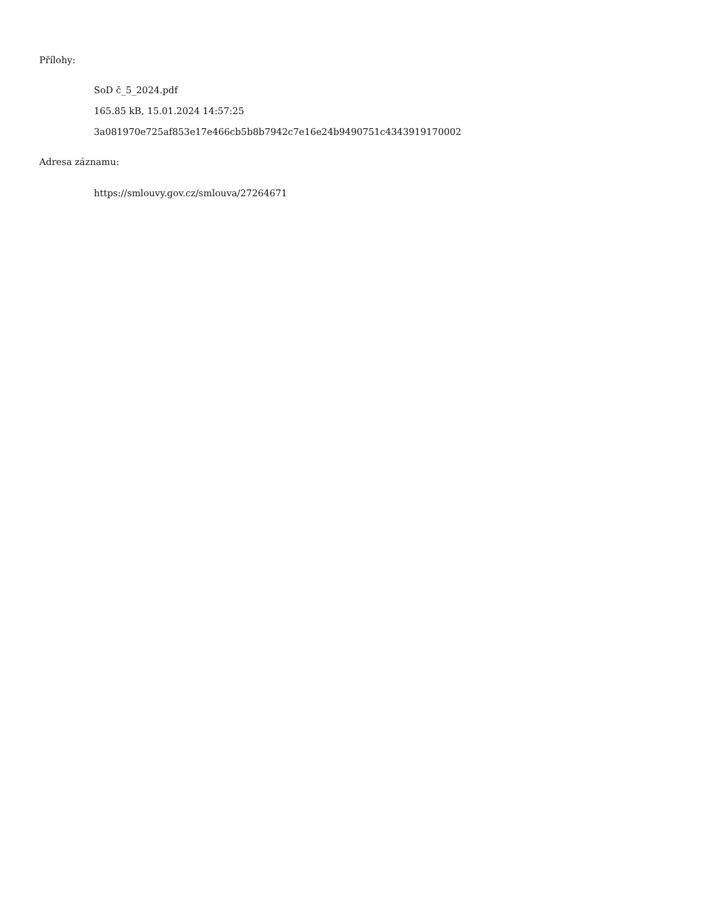Přílohy:
SoD č_5_2024.pdf
165.85 kB, 15.01.2024 14:57:25
3a081970e725af853e17e466cb5b8b7942c7e16e24b9490751c4343919170002
Adresa záznamu:
https://smlouvy.gov.cz/smlouva/27264671